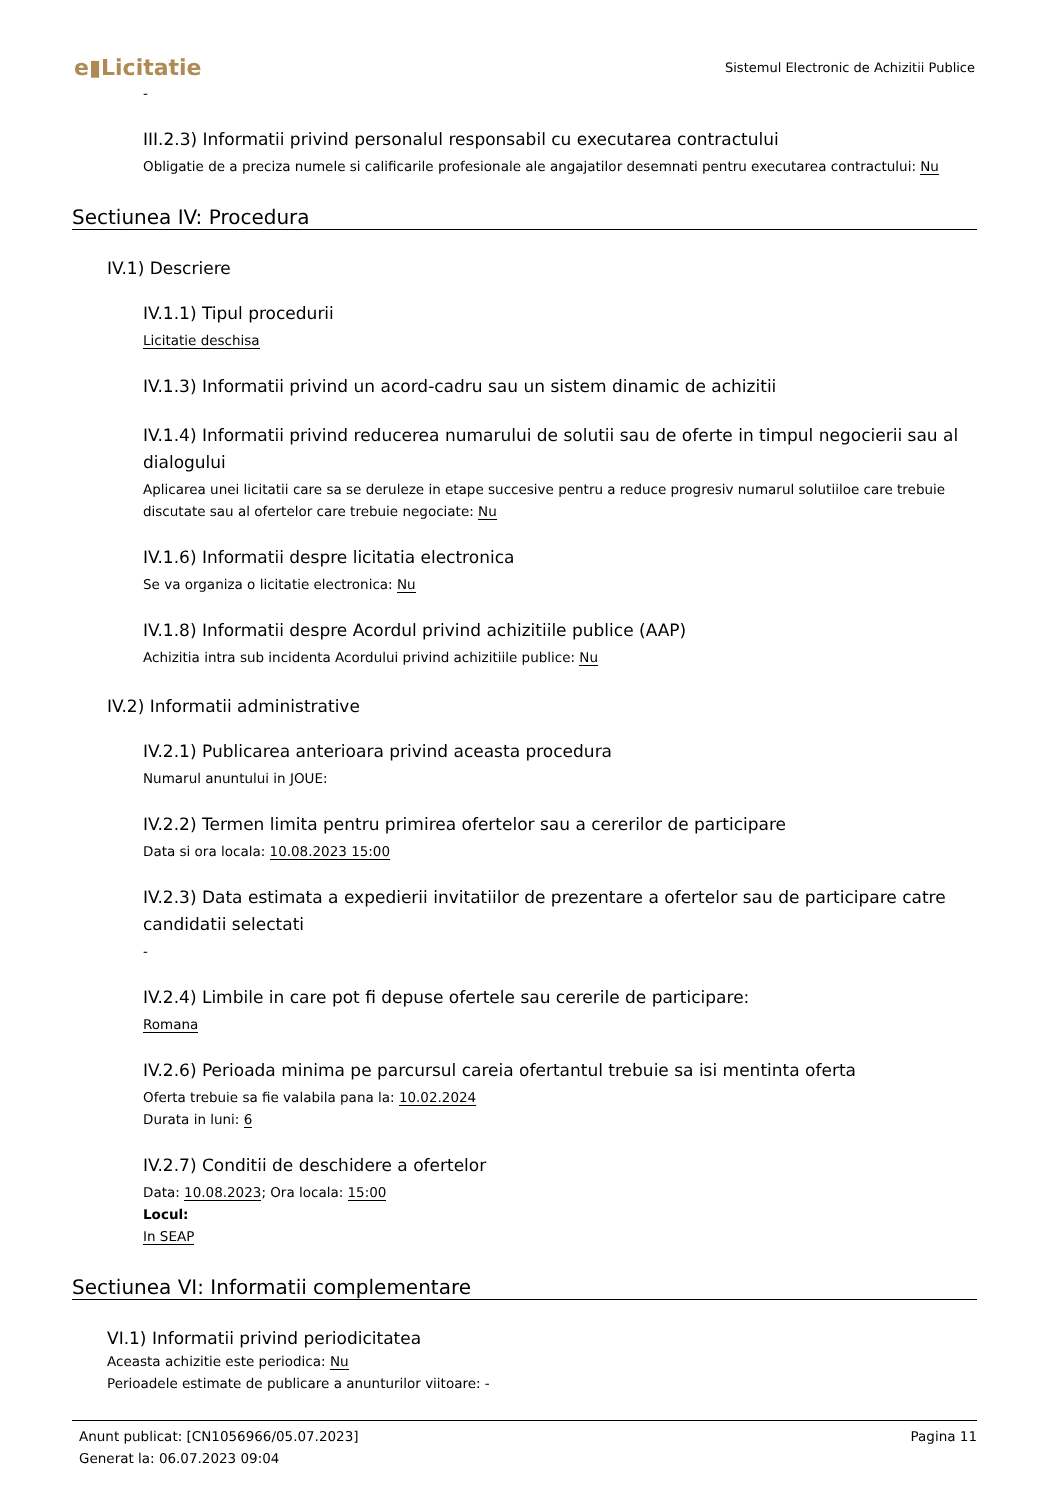e▮Licitatie
Sistemul Electronic de Achizitii Publice
-
III.2.3) Informatii privind personalul responsabil cu executarea contractului
Obligatie de a preciza numele si calificarile profesionale ale angajatilor desemnati pentru executarea contractului: Nu
Sectiunea IV: Procedura
IV.1) Descriere
IV.1.1) Tipul procedurii
Licitatie deschisa
IV.1.3) Informatii privind un acord-cadru sau un sistem dinamic de achizitii
IV.1.4) Informatii privind reducerea numarului de solutii sau de oferte in timpul negocierii sau al dialogului
Aplicarea unei licitatii care sa se deruleze in etape succesive pentru a reduce progresiv numarul solutiiloe care trebuie discutate sau al ofertelor care trebuie negociate: Nu
IV.1.6) Informatii despre licitatia electronica
Se va organiza o licitatie electronica: Nu
IV.1.8) Informatii despre Acordul privind achizitiile publice (AAP)
Achizitia intra sub incidenta Acordului privind achizitiile publice: Nu
IV.2) Informatii administrative
IV.2.1) Publicarea anterioara privind aceasta procedura
Numarul anuntului in JOUE:
IV.2.2) Termen limita pentru primirea ofertelor sau a cererilor de participare
Data si ora locala: 10.08.2023 15:00
IV.2.3) Data estimata a expedierii invitatiilor de prezentare a ofertelor sau de participare catre candidatii selectati
-
IV.2.4) Limbile in care pot fi depuse ofertele sau cererile de participare:
Romana
IV.2.6) Perioada minima pe parcursul careia ofertantul trebuie sa isi mentinta oferta
Oferta trebuie sa fie valabila pana la: 10.02.2024
Durata in luni: 6
IV.2.7) Conditii de deschidere a ofertelor
Data: 10.08.2023; Ora locala: 15:00
Locul:
In SEAP
Sectiunea VI: Informatii complementare
VI.1) Informatii privind periodicitatea
Aceasta achizitie este periodica: Nu
Perioadele estimate de publicare a anunturilor viitoare: -
Pagina 11 Anunt publicat: [CN1056966/05.07.2023]
Generat la: 06.07.2023 09:04